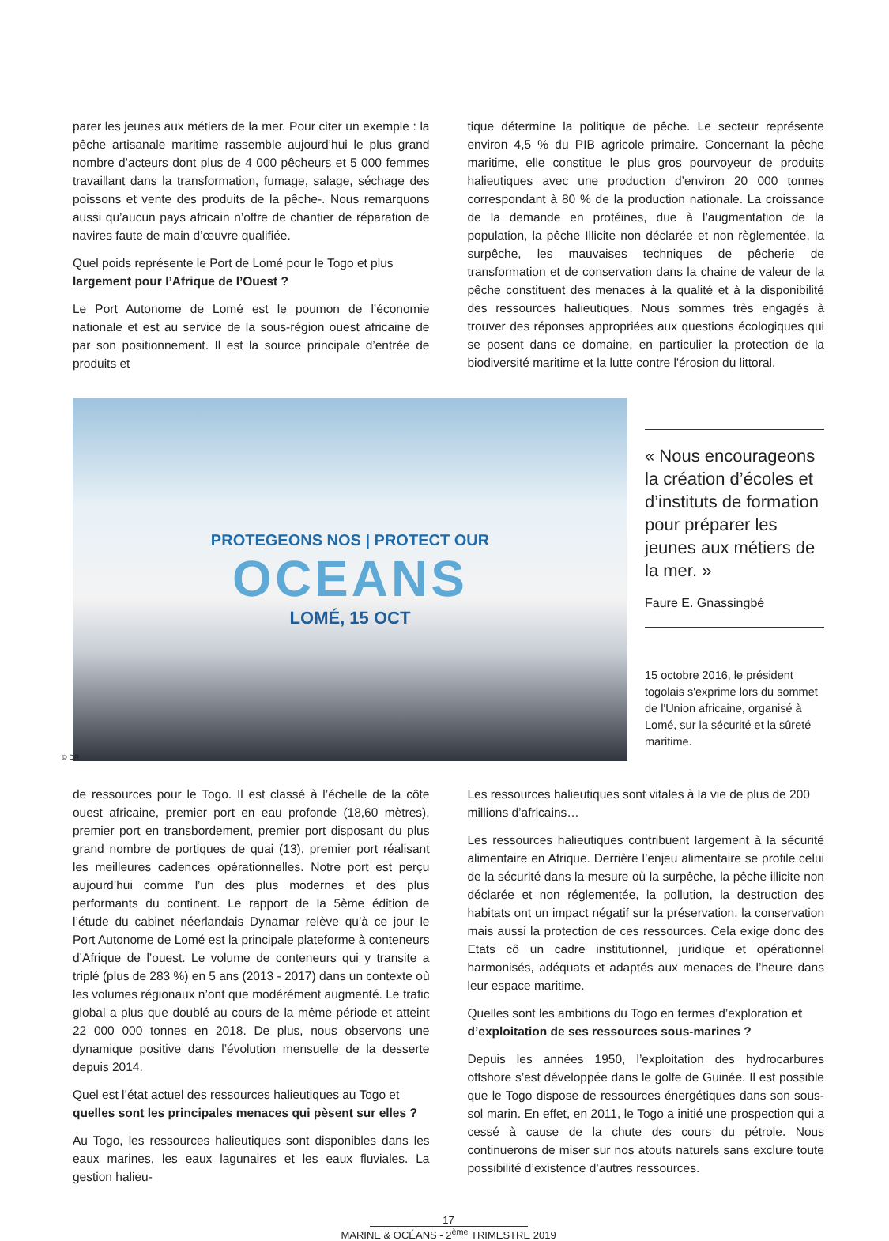parer les jeunes aux métiers de la mer. Pour citer un exemple : la pêche artisanale maritime rassemble aujourd’hui le plus grand nombre d’acteurs dont plus de 4 000 pêcheurs et 5 000 femmes travaillant dans la transformation, fumage, salage, séchage des poissons et vente des produits de la pêche-. Nous remarquons aussi qu’aucun pays africain n’offre de chantier de réparation de navires faute de main d’œuvre qualifiée.
Quel poids représente le Port de Lomé pour le Togo et plus largement pour l’Afrique de l’Ouest ?
Le Port Autonome de Lomé est le poumon de l’économie nationale et est au service de la sous-région ouest africaine de par son positionnement. Il est la source principale d’entrée de produits et
tique détermine la politique de pêche. Le secteur représente environ 4,5 % du PIB agricole primaire. Concernant la pêche maritime, elle constitue le plus gros pourvoyeur de produits halieutiques avec une production d’environ 20 000 tonnes correspondant à 80 % de la production nationale. La croissance de la demande en protéines, due à l’augmentation de la population, la pêche Illicite non déclarée et non règlementée, la surpêche, les mauvaises techniques de pêcherie de transformation et de conservation dans la chaine de valeur de la pêche constituent des menaces à la qualité et à la disponibilité des ressources halieutiques. Nous sommes très engagés à trouver des réponses appropriées aux questions écologiques qui se posent dans ce domaine, en particulier la protection de la biodiversité maritime et la lutte contre l'érosion du littoral.
PROTEGEONS NOS | PROTECT OUR
OCEANS
LOMÉ, 15 OCT
« Nous encourageons la création d’écoles et d’instituts de formation pour préparer les jeunes aux métiers de la mer. »
Faure E. Gnassingbé
15 octobre 2016, le président togolais s'exprime lors du sommet de l'Union africaine, organisé à Lomé, sur la sécurité et la sûreté maritime.
© DR
de ressources pour le Togo. Il est classé à l’échelle de la côte ouest africaine, premier port en eau profonde (18,60 mètres), premier port en transbordement, premier port disposant du plus grand nombre de portiques de quai (13), premier port réalisant les meilleures cadences opérationnelles. Notre port est perçu aujourd’hui comme l’un des plus modernes et des plus performants du continent. Le rapport de la 5ème édition de l’étude du cabinet néerlandais Dynamar relève qu’à ce jour le Port Autonome de Lomé est la principale plateforme à conteneurs d’Afrique de l’ouest. Le volume de conteneurs qui y transite a triplé (plus de 283 %) en 5 ans (2013 - 2017) dans un contexte où les volumes régionaux n’ont que modérément augmenté. Le trafic global a plus que doublé au cours de la même période et atteint 22 000 000 tonnes en 2018. De plus, nous observons une dynamique positive dans l’évolution mensuelle de la desserte depuis 2014.
Quel est l’état actuel des ressources halieutiques au Togo et quelles sont les principales menaces qui pèsent sur elles ?
Au Togo, les ressources halieutiques sont disponibles dans les eaux marines, les eaux lagunaires et les eaux fluviales. La gestion halieu-
Les ressources halieutiques sont vitales à la vie de plus de 200 millions d’africains…
Les ressources halieutiques contribuent largement à la sécurité alimentaire en Afrique. Derrière l’enjeu alimentaire se profile celui de la sécurité dans la mesure où la surpêche, la pêche illicite non déclarée et non réglementée, la pollution, la destruction des habitats ont un impact négatif sur la préservation, la conservation mais aussi la protection de ces ressources. Cela exige donc des Etats cô un cadre institutionnel, juridique et opérationnel harmonisés, adéquats et adaptés aux menaces de l’heure dans leur espace maritime.
Quelles sont les ambitions du Togo en termes d’exploration et d’exploitation de ses ressources sous-marines ?
Depuis les années 1950, l’exploitation des hydrocarbures offshore s’est développée dans le golfe de Guinée. Il est possible que le Togo dispose de ressources énergétiques dans son sous-sol marin. En effet, en 2011, le Togo a initié une prospection qui a cessé à cause de la chute des cours du pétrole. Nous continuerons de miser sur nos atouts naturels sans exclure toute possibilité d’existence d’autres ressources.
17
MARINE & OCÉANS - 2<sup>ème</sup> TRIMESTRE 2019